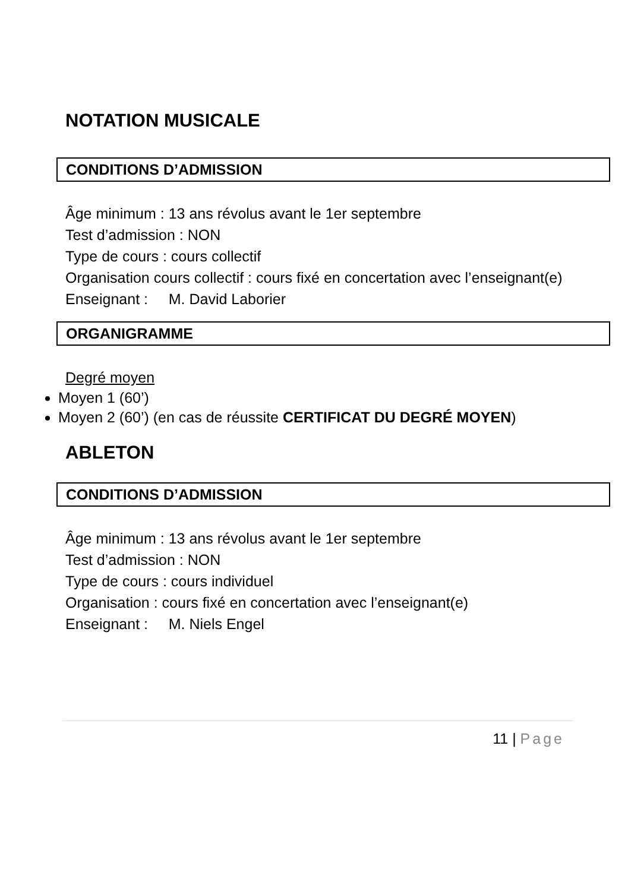NOTATION MUSICALE
CONDITIONS D’ADMISSION
Âge minimum : 13 ans révolus avant le 1er septembre
Test d’admission : NON
Type de cours : cours collectif
Organisation cours collectif : cours fixé en concertation avec l’enseignant(e)
Enseignant : M. David Laborier
ORGANIGRAMME
Degré moyen
Moyen 1 (60’)
Moyen 2 (60’) (en cas de réussite CERTIFICAT DU DEGRÉ MOYEN)
ABLETON
CONDITIONS D’ADMISSION
Âge minimum : 13 ans révolus avant le 1er septembre
Test d’admission : NON
Type de cours : cours individuel
Organisation : cours fixé en concertation avec l’enseignant(e)
Enseignant : M. Niels Engel
11 | Page